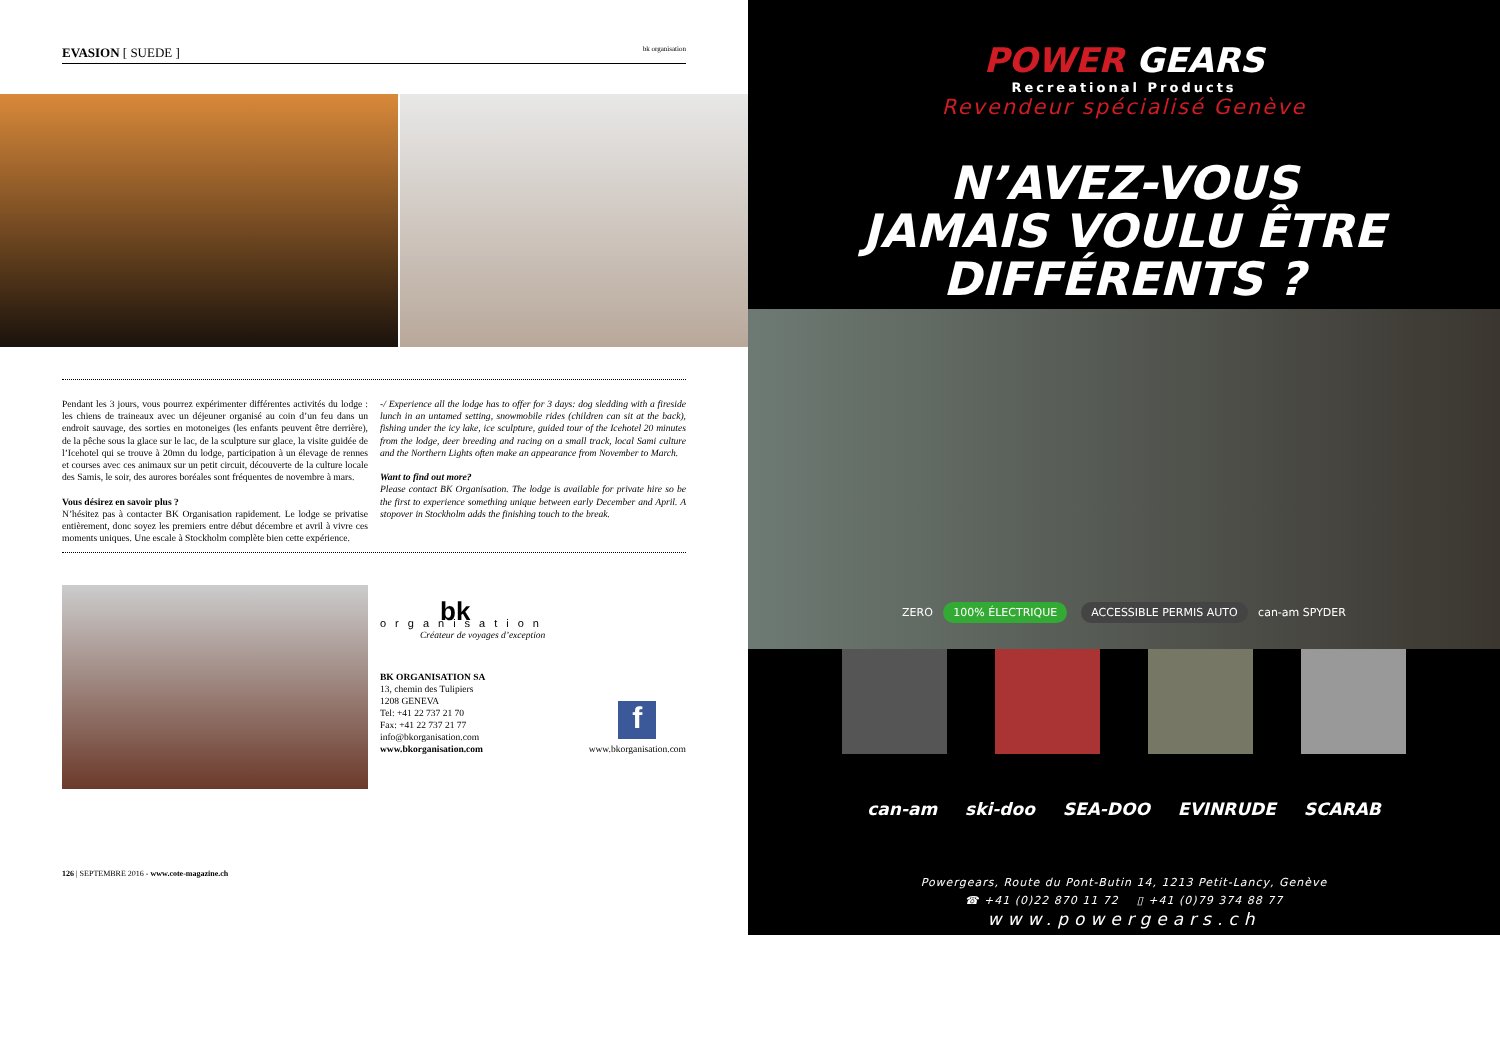EVASION [ SUEDE ] bk organisation
Pendant les 3 jours, vous pourrez expérimenter différentes activités du lodge : les chiens de traineaux avec un déjeuner organisé au coin d’un feu dans un endroit sauvage, des sorties en motoneiges (les enfants peuvent être derrière), de la pêche sous la glace sur le lac, de la sculpture sur glace, la visite guidée de l’Icehotel qui se trouve à 20mn du lodge, participation à un élevage de rennes et courses avec ces animaux sur un petit circuit, découverte de la culture locale des Samis, le soir, des aurores boréales sont fréquentes de novembre à mars.
Vous désirez en savoir plus ?
N’hésitez pas à contacter BK Organisation rapidement. Le lodge se privatise entièrement, donc soyez les premiers entre début décembre et avril à vivre ces moments uniques. Une escale à Stockholm complète bien cette expérience.
-/ Experience all the lodge has to offer for 3 days: dog sledding with a fireside lunch in an untamed setting, snowmobile rides (children can sit at the back), fishing under the icy lake, ice sculpture, guided tour of the Icehotel 20 minutes from the lodge, deer breeding and racing on a small track, local Sami culture and the Northern Lights often make an appearance from November to March.
Want to find out more?
Please contact BK Organisation. The lodge is available for private hire so be the first to experience something unique between early December and April. A stopover in Stockholm adds the finishing touch to the break.
bk
organisation
Créateur de voyages d’exception
BK ORGANISATION SA
13, chemin des Tulipiers
1208 GENEVA
Tel: +41 22 737 21 70
Fax: +41 22 737 21 77
info@bkorganisation.com
www.bkorganisation.com
f
www.bkorganisation.com
126 | SEPTEMBRE 2016 - www.cote-magazine.ch
POWER GEARS
Recreational Products
Revendeur spécialisé Genève
N’AVEZ-VOUS
JAMAIS VOULU ÊTRE
DIFFÉRENTS ?
ZERO 100% ÉLECTRIQUE ACCESSIBLE PERMIS AUTO can-am SPYDER
can-am ski-doo SEA-DOO EVINRUDE SCARAB
Powergears, Route du Pont-Butin 14, 1213 Petit-Lancy, Genève
☎ +41 (0)22 870 11 72 ▯ +41 (0)79 374 88 77
www.powergears.ch